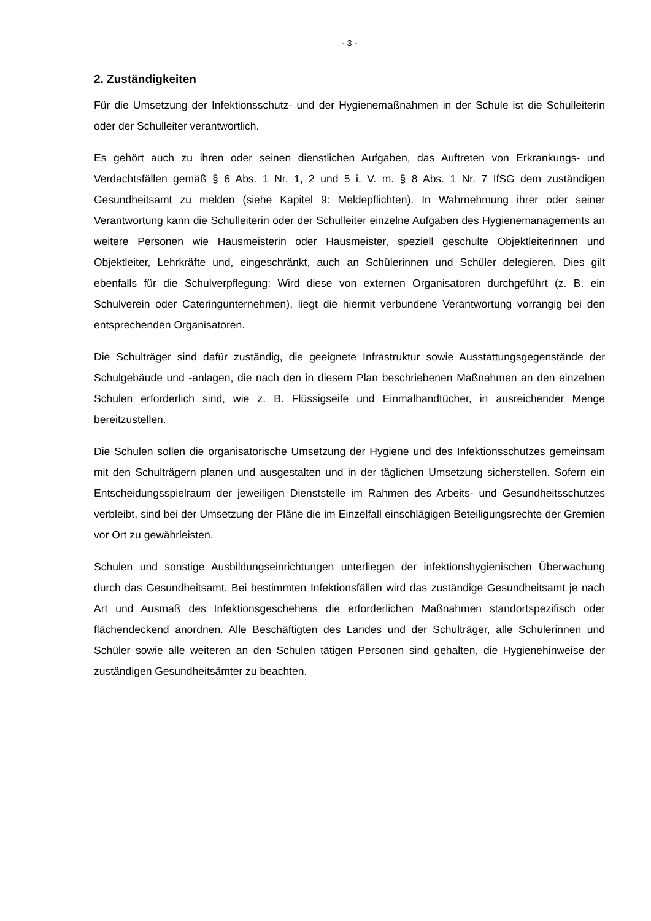- 3 -
2. Zuständigkeiten
Für die Umsetzung der Infektionsschutz- und der Hygienemaßnahmen in der Schule ist die Schulleiterin oder der Schulleiter verantwortlich.
Es gehört auch zu ihren oder seinen dienstlichen Aufgaben, das Auftreten von Erkrankungs- und Verdachtsfällen gemäß § 6 Abs. 1 Nr. 1, 2 und 5 i. V. m. § 8 Abs. 1 Nr. 7 IfSG dem zuständigen Gesundheitsamt zu melden (siehe Kapitel 9: Meldepflichten). In Wahrnehmung ihrer oder seiner Verantwortung kann die Schulleiterin oder der Schulleiter einzelne Aufgaben des Hygienemanagements an weitere Personen wie Hausmeisterin oder Hausmeister, speziell geschulte Objektleiterinnen und Objektleiter, Lehrkräfte und, eingeschränkt, auch an Schülerinnen und Schüler delegieren. Dies gilt ebenfalls für die Schulverpflegung: Wird diese von externen Organisatoren durchgeführt (z. B. ein Schulverein oder Cateringunternehmen), liegt die hiermit verbundene Verantwortung vorrangig bei den entsprechenden Organisatoren.
Die Schulträger sind dafür zuständig, die geeignete Infrastruktur sowie Ausstattungsgegenstände der Schulgebäude und -anlagen, die nach den in diesem Plan beschriebenen Maßnahmen an den einzelnen Schulen erforderlich sind, wie z. B. Flüssigseife und Einmalhandtücher, in ausreichender Menge bereitzustellen.
Die Schulen sollen die organisatorische Umsetzung der Hygiene und des Infektionsschutzes gemeinsam mit den Schulträgern planen und ausgestalten und in der täglichen Umsetzung sicherstellen. Sofern ein Entscheidungsspielraum der jeweiligen Dienststelle im Rahmen des Arbeits- und Gesundheitsschutzes verbleibt, sind bei der Umsetzung der Pläne die im Einzelfall einschlägigen Beteiligungsrechte der Gremien vor Ort zu gewährleisten.
Schulen und sonstige Ausbildungseinrichtungen unterliegen der infektionshygienischen Überwachung durch das Gesundheitsamt. Bei bestimmten Infektionsfällen wird das zuständige Gesundheitsamt je nach Art und Ausmaß des Infektionsgeschehens die erforderlichen Maßnahmen standortspezifisch oder flächendeckend anordnen. Alle Beschäftigten des Landes und der Schulträger, alle Schülerinnen und Schüler sowie alle weiteren an den Schulen tätigen Personen sind gehalten, die Hygienehinweise der zuständigen Gesundheitsämter zu beachten.